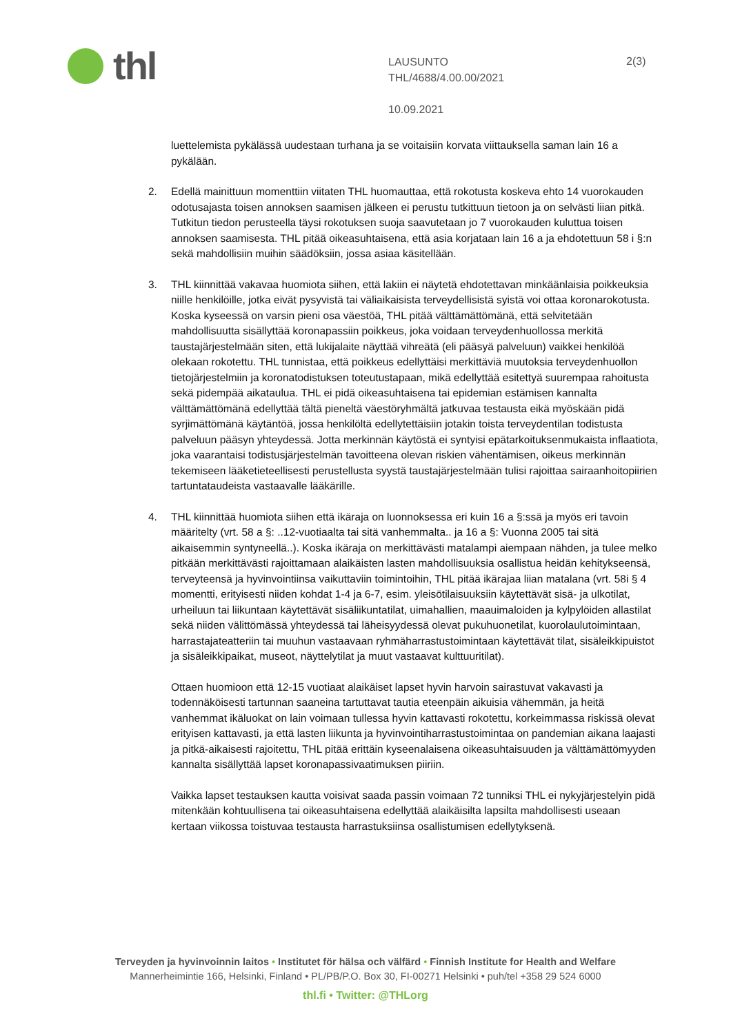thl
LAUSUNTO
THL/4688/4.00.00/2021
10.09.2021
2(3)
luettelemista pykälässä uudestaan turhana ja se voitaisiin korvata viittauksella saman lain 16 a pykälään.
2. Edellä mainittuun momenttiin viitaten THL huomauttaa, että rokotusta koskeva ehto 14 vuorokauden odotusajasta toisen annoksen saamisen jälkeen ei perustu tutkittuun tietoon ja on selvästi liian pitkä. Tutkitun tiedon perusteella täysi rokotuksen suoja saavutetaan jo 7 vuorokauden kuluttua toisen annoksen saamisesta. THL pitää oikeasuhtaisena, että asia korjataan lain 16 a ja ehdotettuun 58 i §:n sekä mahdollisiin muihin säädöksiin, jossa asiaa käsitellään.
3. THL kiinnittää vakavaa huomiota siihen, että lakiin ei näytetä ehdotettavan minkäänlaisia poikkeuksia niille henkilöille, jotka eivät pysyvistä tai väliaikaisista terveydellisistä syistä voi ottaa koronarokotusta. Koska kyseessä on varsin pieni osa väestöä, THL pitää välttämättömänä, että selvitetään mahdollisuutta sisällyttää koronapassiin poikkeus, joka voidaan terveydenhuollossa merkitä taustajärjestelmään siten, että lukijalaite näyttää vihreätä (eli pääsyä palveluun) vaikkei henkilöä olekaan rokotettu. THL tunnistaa, että poikkeus edellyttäisi merkittäviä muutoksia terveydenhuollon tietojärjestelmiin ja koronatodistuksen toteutustapaan, mikä edellyttää esitettyä suurempaa rahoitusta sekä pidempää aikataulua. THL ei pidä oikeasuhtaisena tai epidemian estämisen kannalta välttämättömänä edellyttää tältä pieneltä väestöryhmältä jatkuvaa testausta eikä myöskään pidä syrjimättömänä käytäntöä, jossa henkilöltä edellytettäisiin jotakin toista terveydentilan todistusta palveluun pääsyn yhteydessä. Jotta merkinnän käytöstä ei syntyisi epätarkoituksenmukaista inflaatiota, joka vaarantaisi todistusjärjestelmän tavoitteena olevan riskien vähentämisen, oikeus merkinnän tekemiseen lääketieteellisesti perustellusta syystä taustajärjestelmään tulisi rajoittaa sairaanhoitopiirien tartuntataudeista vastaavalle lääkärille.
4. THL kiinnittää huomiota siihen että ikäraja on luonnoksessa eri kuin 16 a §:ssä ja myös eri tavoin määritelty (vrt. 58 a §: ..12-vuotiaalta tai sitä vanhemmalta.. ja 16 a §: Vuonna 2005 tai sitä aikaisemmin syntyneellä..). Koska ikäraja on merkittävästi matalampi aiempaan nähden, ja tulee melko pitkään merkittävästi rajoittamaan alaikäisten lasten mahdollisuuksia osallistua heidän kehitykseensä, terveyteensä ja hyvinvointiinsa vaikuttaviin toimintoihin, THL pitää ikärajaa liian matalana (vrt. 58i § 4 momentti, erityisesti niiden kohdat 1-4 ja 6-7, esim. yleisötilaisuuksiin käytettävät sisä- ja ulkotilat, urheiluun tai liikuntaan käytettävät sisäliikuntatilat, uimahallien, maauimaloiden ja kylpylöiden allastilat sekä niiden välittömässä yhteydessä tai läheisyydessä olevat pukuhuonetilat, kuorolaulutoimintaan, harrastajateatteriin tai muuhun vastaavaan ryhmäharrastustoimintaan käytettävät tilat, sisäleikkipuistot ja sisäleikkipaikat, museot, näyttelytilat ja muut vastaavat kulttuuritilat).
Ottaen huomioon että 12-15 vuotiaat alaikäiset lapset hyvin harvoin sairastuvat vakavasti ja todennäköisesti tartunnan saaneina tartuttavat tautia eteenpäin aikuisia vähemmän, ja heitä vanhemmat ikäluokat on lain voimaan tullessa hyvin kattavasti rokotettu, korkeimmassa riskissä olevat erityisen kattavasti, ja että lasten liikunta ja hyvinvointiharrastustoimintaa on pandemian aikana laajasti ja pitkä-aikaisesti rajoitettu, THL pitää erittäin kyseenalaisena oikeasuhtaisuuden ja välttämättömyyden kannalta sisällyttää lapset koronapassivaatimuksen piiriin.
Vaikka lapset testauksen kautta voisivat saada passin voimaan 72 tunniksi THL ei nykyjärjestelyin pidä mitenkään kohtuullisena tai oikeasuhtaisena edellyttää alaikäisilta lapsilta mahdollisesti useaan kertaan viikossa toistuvaa testausta harrastuksiinsa osallistumisen edellytyksenä.
Terveyden ja hyvinvoinnin laitos • Institutet för hälsa och välfärd • Finnish Institute for Health and Welfare
Mannerheimintie 166, Helsinki, Finland • PL/PB/P.O. Box 30, FI-00271 Helsinki • puh/tel +358 29 524 6000
thl.fi • Twitter: @THLorg